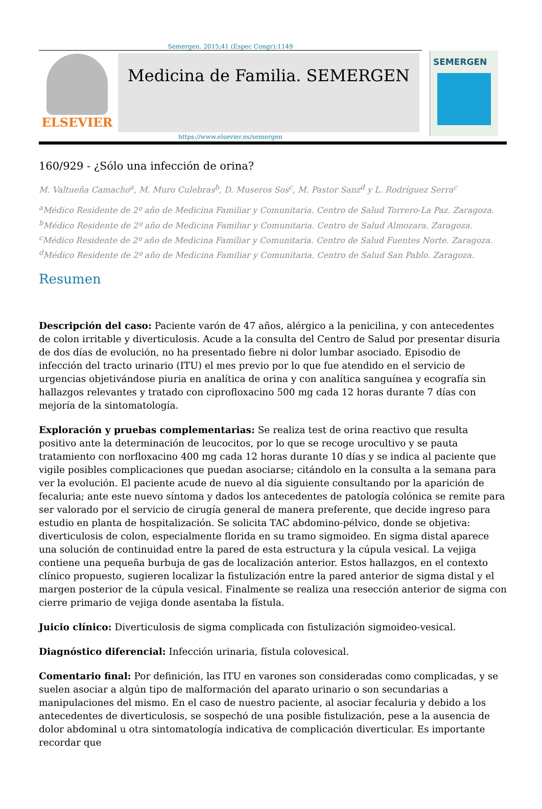Semergen. 2015;41 (Espec Congr):1149
ELSEVIER
Medicina de Familia. SEMERGEN
SEMERGEN
https://www.elsevier.es/semergen
160/929 - ¿Sólo una infección de orina?
M. Valtueña Camacho<sup>a</sup>, M. Muro Culebras<sup>b</sup>, D. Museros Sos<sup>c</sup>, M. Pastor Sanz<sup>d</sup> y L. Rodríguez Serra<sup>c</sup>
<sup>a</sup> Médico Residente de 2º año de Medicina Familiar y Comunitaria. Centro de Salud Torrero-La Paz. Zaragoza. <sup>b</sup>Médico Residente de 2º año de Medicina Familiar y Comunitaria. Centro de Salud Almozara. Zaragoza. <sup>c</sup>Médico Residente de 2º año de Medicina Familiar y Comunitaria. Centro de Salud Fuentes Norte. Zaragoza. <sup>d</sup>Médico Residente de 2º año de Medicina Familiar y Comunitaria. Centro de Salud San Pablo. Zaragoza.
Resumen
Descripción del caso: Paciente varón de 47 años, alérgico a la penicilina, y con antecedentes de colon irritable y diverticulosis. Acude a la consulta del Centro de Salud por presentar disuria de dos días de evolución, no ha presentado fiebre ni dolor lumbar asociado. Episodio de infección del tracto urinario (ITU) el mes previo por lo que fue atendido en el servicio de urgencias objetivándose piuria en analítica de orina y con analítica sanguínea y ecografía sin hallazgos relevantes y tratado con ciprofloxacino 500 mg cada 12 horas durante 7 días con mejoría de la sintomatología.
Exploración y pruebas complementarias: Se realiza test de orina reactivo que resulta positivo ante la determinación de leucocitos, por lo que se recoge urocultivo y se pauta tratamiento con norfloxacino 400 mg cada 12 horas durante 10 días y se indica al paciente que vigile posibles complicaciones que puedan asociarse; citándolo en la consulta a la semana para ver la evolución. El paciente acude de nuevo al día siguiente consultando por la aparición de fecaluria; ante este nuevo síntoma y dados los antecedentes de patología colónica se remite para ser valorado por el servicio de cirugía general de manera preferente, que decide ingreso para estudio en planta de hospitalización. Se solicita TAC abdomino-pélvico, donde se objetiva: diverticulosis de colon, especialmente florida en su tramo sigmoideo. En sigma distal aparece una solución de continuidad entre la pared de esta estructura y la cúpula vesical. La vejiga contiene una pequeña burbuja de gas de localización anterior. Estos hallazgos, en el contexto clínico propuesto, sugieren localizar la fistulización entre la pared anterior de sigma distal y el margen posterior de la cúpula vesical. Finalmente se realiza una resección anterior de sigma con cierre primario de vejiga donde asentaba la fístula.
Juicio clínico: Diverticulosis de sigma complicada con fistulización sigmoideo-vesical.
Diagnóstico diferencial: Infección urinaria, fístula colovesical.
Comentario final: Por definición, las ITU en varones son consideradas como complicadas, y se suelen asociar a algún tipo de malformación del aparato urinario o son secundarias a manipulaciones del mismo. En el caso de nuestro paciente, al asociar fecaluria y debido a los antecedentes de diverticulosis, se sospechó de una posible fistulización, pese a la ausencia de dolor abdominal u otra sintomatología indicativa de complicación diverticular. Es importante recordar que